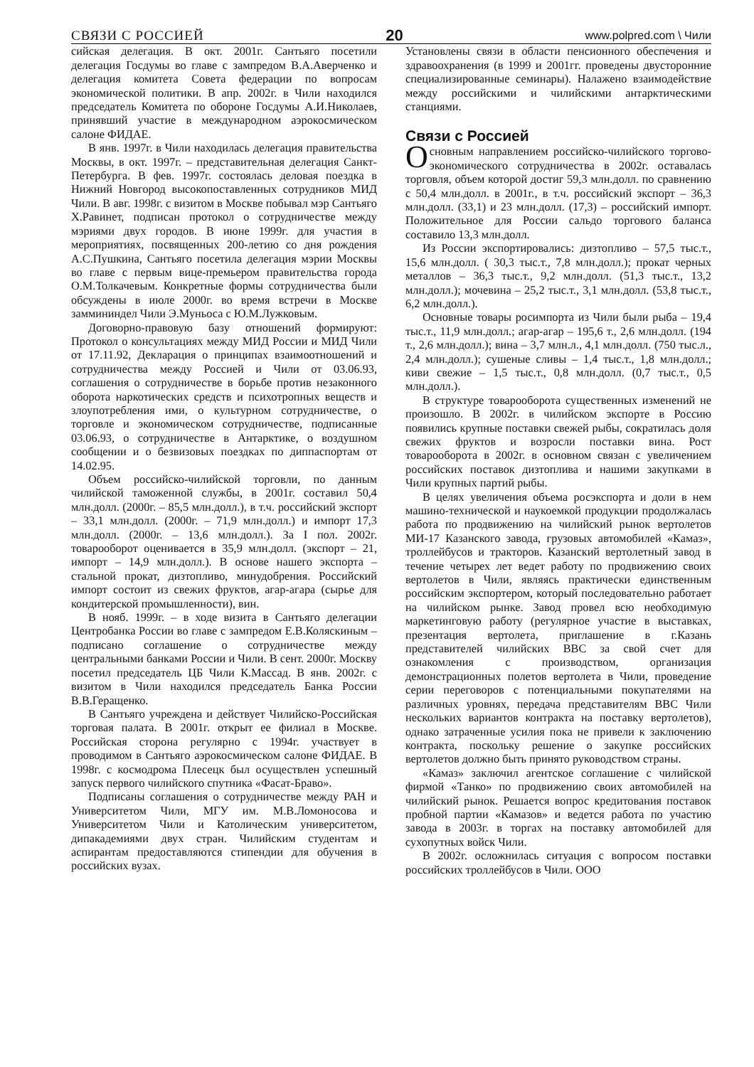СВЯЗИ С РОССИЕЙ 20 www.polpred.com \ Чили
сийская делегация. В окт. 2001г. Сантьяго посетили делегация Госдумы во главе с зампредом В.А.Аверченко и делегация комитета Совета федерации по вопросам экономической политики. В апр. 2002г. в Чили находился председатель Комитета по обороне Госдумы А.И.Николаев, принявший участие в международном аэрокосмическом салоне ФИДАЕ.
В янв. 1997г. в Чили находилась делегация правительства Москвы, в окт. 1997г. – представительная делегация Санкт-Петербурга. В фев. 1997г. состоялась деловая поездка в Нижний Новгород высокопоставленных сотрудников МИД Чили. В авг. 1998г. с визитом в Москве побывал мэр Сантьяго Х.Равинет, подписан протокол о сотрудничестве между мэриями двух городов. В июне 1999г. для участия в мероприятиях, посвященных 200-летию со дня рождения А.С.Пушкина, Сантьяго посетила делегация мэрии Москвы во главе с первым вице-премьером правительства города О.М.Толкачевым. Конкретные формы сотрудничества были обсуждены в июле 2000г. во время встречи в Москве заммининдел Чили Э.Муньоса с Ю.М.Лужковым.
Договорно-правовую базу отношений формируют: Протокол о консультациях между МИД России и МИД Чили от 17.11.92, Декларация о принципах взаимоотношений и сотрудничества между Россией и Чили от 03.06.93, соглашения о сотрудничестве в борьбе против незаконного оборота наркотических средств и психотропных веществ и злоупотребления ими, о культурном сотрудничестве, о торговле и экономическом сотрудничестве, подписанные 03.06.93, о сотрудничестве в Антарктике, о воздушном сообщении и о безвизовых поездках по диппаспортам от 14.02.95.
Объем российско-чилийской торговли, по данным чилийской таможенной службы, в 2001г. составил 50,4 млн.долл. (2000г. – 85,5 млн.долл.), в т.ч. российский экспорт – 33,1 млн.долл. (2000г. – 71,9 млн.долл.) и импорт 17,3 млн.долл. (2000г. – 13,6 млн.долл.). За I пол. 2002г. товарооборот оценивается в 35,9 млн.долл. (экспорт – 21, импорт – 14,9 млн.долл.). В основе нашего экспорта – стальной прокат, дизтопливо, минудобрения. Российский импорт состоит из свежих фруктов, агар-агара (сырье для кондитерской промышленности), вин.
В нояб. 1999г. – в ходе визита в Сантьяго делегации Центробанка России во главе с зампредом Е.В.Коляскиным – подписано соглашение о сотрудничестве между центральными банками России и Чили. В сент. 2000г. Москву посетил председатель ЦБ Чили К.Массад. В янв. 2002г. с визитом в Чили находился председатель Банка России В.В.Геращенко.
В Сантьяго учреждена и действует Чилийско-Российская торговая палата. В 2001г. открыт ее филиал в Москве. Российская сторона регулярно с 1994г. участвует в проводимом в Сантьяго аэрокосмическом салоне ФИДАЕ. В 1998г. с космодрома Плесецк был осуществлен успешный запуск первого чилийского спутника «Фасат-Браво».
Подписаны соглашения о сотрудничестве между РАН и Университетом Чили, МГУ им. М.В.Ломоносова и Университетом Чили и Католическим университетом, дипакадемиями двух стран. Чилийским студентам и аспирантам предоставляются стипендии для обучения в российских вузах.
Установлены связи в области пенсионного обеспечения и здравоохранения (в 1999 и 2001гг. проведены двусторонние специализированные семинары). Налажено взаимодействие между российскими и чилийскими антарктическими станциями.
Связи с Россией
Основным направлением российско-чилийского торгово-экономического сотрудничества в 2002г. оставалась торговля, объем которой достиг 59,3 млн.долл. по сравнению с 50,4 млн.долл. в 2001г., в т.ч. российский экспорт – 36,3 млн.долл. (33,1) и 23 млн.долл. (17,3) – российский импорт. Положительное для России сальдо торгового баланса составило 13,3 млн.долл.
Из России экспортировались: дизтопливо – 57,5 тыс.т., 15,6 млн.долл. ( 30,3 тыс.т., 7,8 млн.долл.); прокат черных металлов – 36,3 тыс.т., 9,2 млн.долл. (51,3 тыс.т., 13,2 млн.долл.); мочевина – 25,2 тыс.т., 3,1 млн.долл. (53,8 тыс.т., 6,2 млн.долл.).
Основные товары росимпорта из Чили были рыба – 19,4 тыс.т., 11,9 млн.долл.; агар-агар – 195,6 т., 2,6 млн.долл. (194 т., 2,6 млн.долл.); вина – 3,7 млн.л., 4,1 млн.долл. (750 тыс.л., 2,4 млн.долл.); сушеные сливы – 1,4 тыс.т., 1,8 млн.долл.; киви свежие – 1,5 тыс.т., 0,8 млн.долл. (0,7 тыс.т., 0,5 млн.долл.).
В структуре товарооборота существенных изменений не произошло. В 2002г. в чилийском экспорте в Россию появились крупные поставки свежей рыбы, сократилась доля свежих фруктов и возросли поставки вина. Рост товарооборота в 2002г. в основном связан с увеличением российских поставок дизтоплива и нашими закупками в Чили крупных партий рыбы.
В целях увеличения объема росэкспорта и доли в нем машино-технической и наукоемкой продукции продолжалась работа по продвижению на чилийский рынок вертолетов МИ-17 Казанского завода, грузовых автомобилей «Камаз», троллейбусов и тракторов. Казанский вертолетный завод в течение четырех лет ведет работу по продвижению своих вертолетов в Чили, являясь практически единственным российским экспортером, который последовательно работает на чилийском рынке. Завод провел всю необходимую маркетинговую работу (регулярное участие в выставках, презентация вертолета, приглашение в г.Казань представителей чилийских ВВС за свой счет для ознакомления с производством, организация демонстрационных полетов вертолета в Чили, проведение серии переговоров с потенциальными покупателями на различных уровнях, передача представителям ВВС Чили нескольких вариантов контракта на поставку вертолетов), однако затраченные усилия пока не привели к заключению контракта, поскольку решение о закупке российских вертолетов должно быть принято руководством страны.
«Камаз» заключил агентское соглашение с чилийской фирмой «Танко» по продвижению своих автомобилей на чилийский рынок. Решается вопрос кредитования поставок пробной партии «Камазов» и ведется работа по участию завода в 2003г. в торгах на поставку автомобилей для сухопутных войск Чили.
В 2002г. осложнилась ситуация с вопросом поставки российских троллейбусов в Чили. ООО